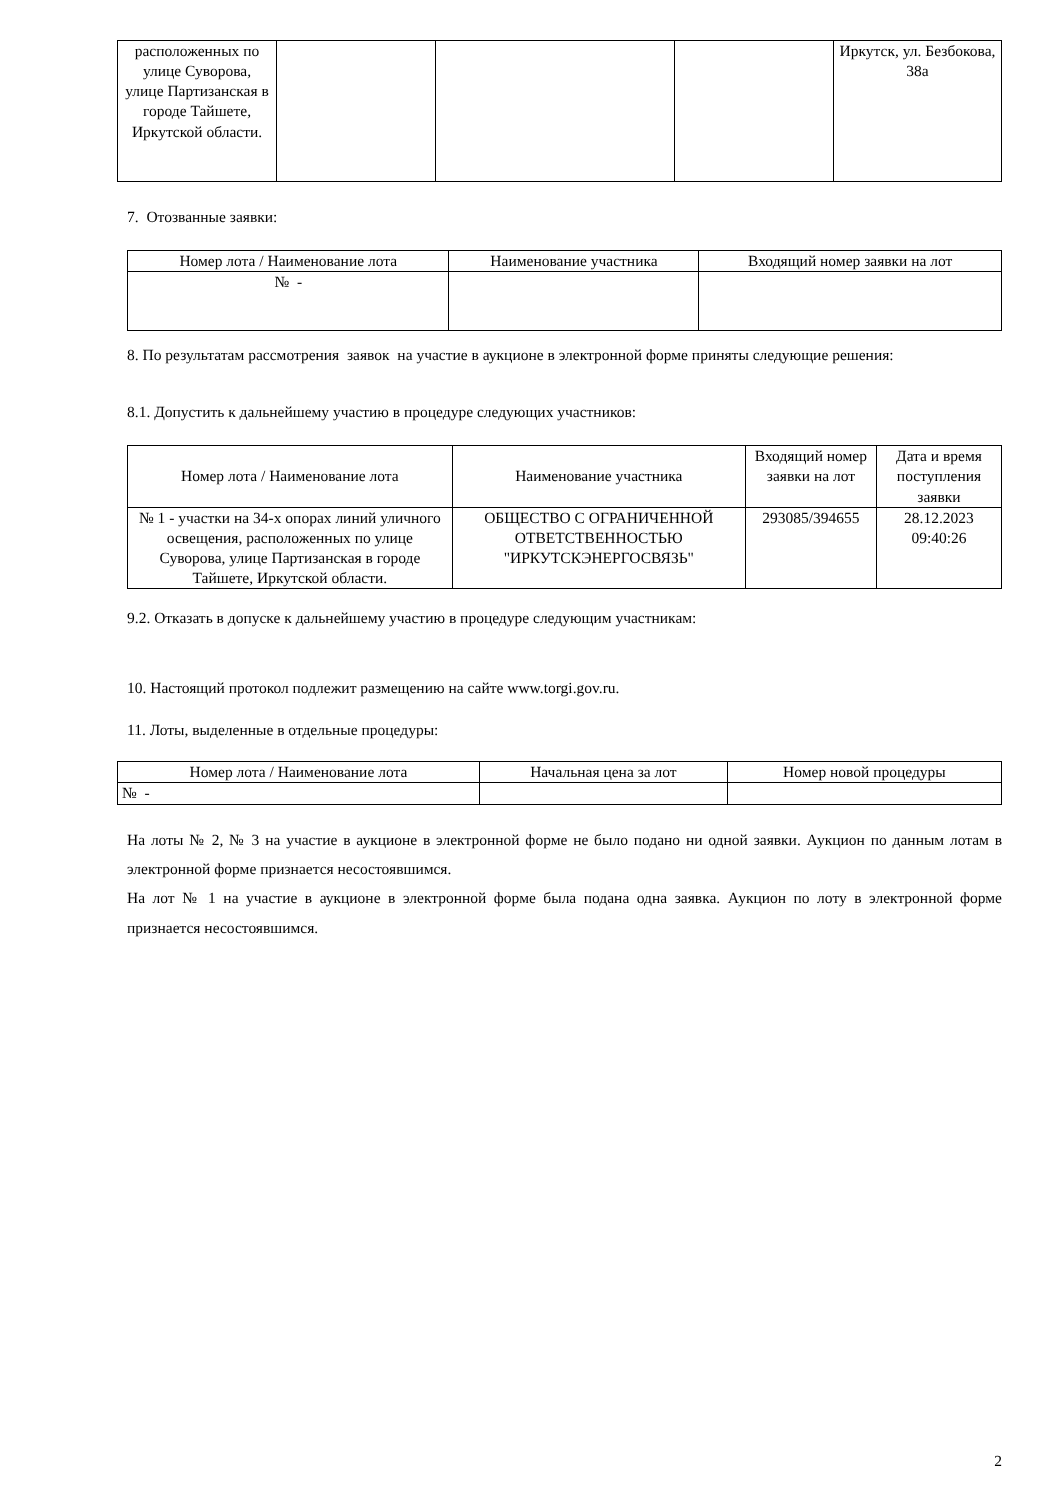| расположенных по улице Суворова, улице Партизанская в городе Тайшете, Иркутской области. | | | | Иркутск, ул. Безбокова, 38а |
7. Отозванные заявки:
| Номер лота / Наименование лота | Наименование участника | Входящий номер заявки на лот |
| --- | --- | --- |
| № - | | |
8. По результатам рассмотрения заявок на участие в аукционе в электронной форме приняты следующие решения:
8.1. Допустить к дальнейшему участию в процедуре следующих участников:
| Номер лота / Наименование лота | Наименование участника | Входящий номер заявки на лот | Дата и время поступления заявки |
| --- | --- | --- | --- |
| № 1 - участки на 34-х опорах линий уличного освещения, расположенных по улице Суворова, улице Партизанская в городе Тайшете, Иркутской области. | ОБЩЕСТВО С ОГРАНИЧЕННОЙ ОТВЕТСТВЕННОСТЬЮ "ИРКУТСКЭНЕРГОСВЯЗЬ" | 293085/394655 | 28.12.2023 09:40:26 |
9.2. Отказать в допуске к дальнейшему участию в процедуре следующим участникам:
10. Настоящий протокол подлежит размещению на сайте www.torgi.gov.ru.
11. Лоты, выделенные в отдельные процедуры:
| Номер лота / Наименование лота | Начальная цена за лот | Номер новой процедуры |
| --- | --- | --- |
| № - | | |
На лоты № 2, № 3 на участие в аукционе в электронной форме не было подано ни одной заявки. Аукцион по данным лотам в электронной форме признается несостоявшимся.
На лот № 1 на участие в аукционе в электронной форме была подана одна заявка. Аукцион по лоту в электронной форме признается несостоявшимся.
2